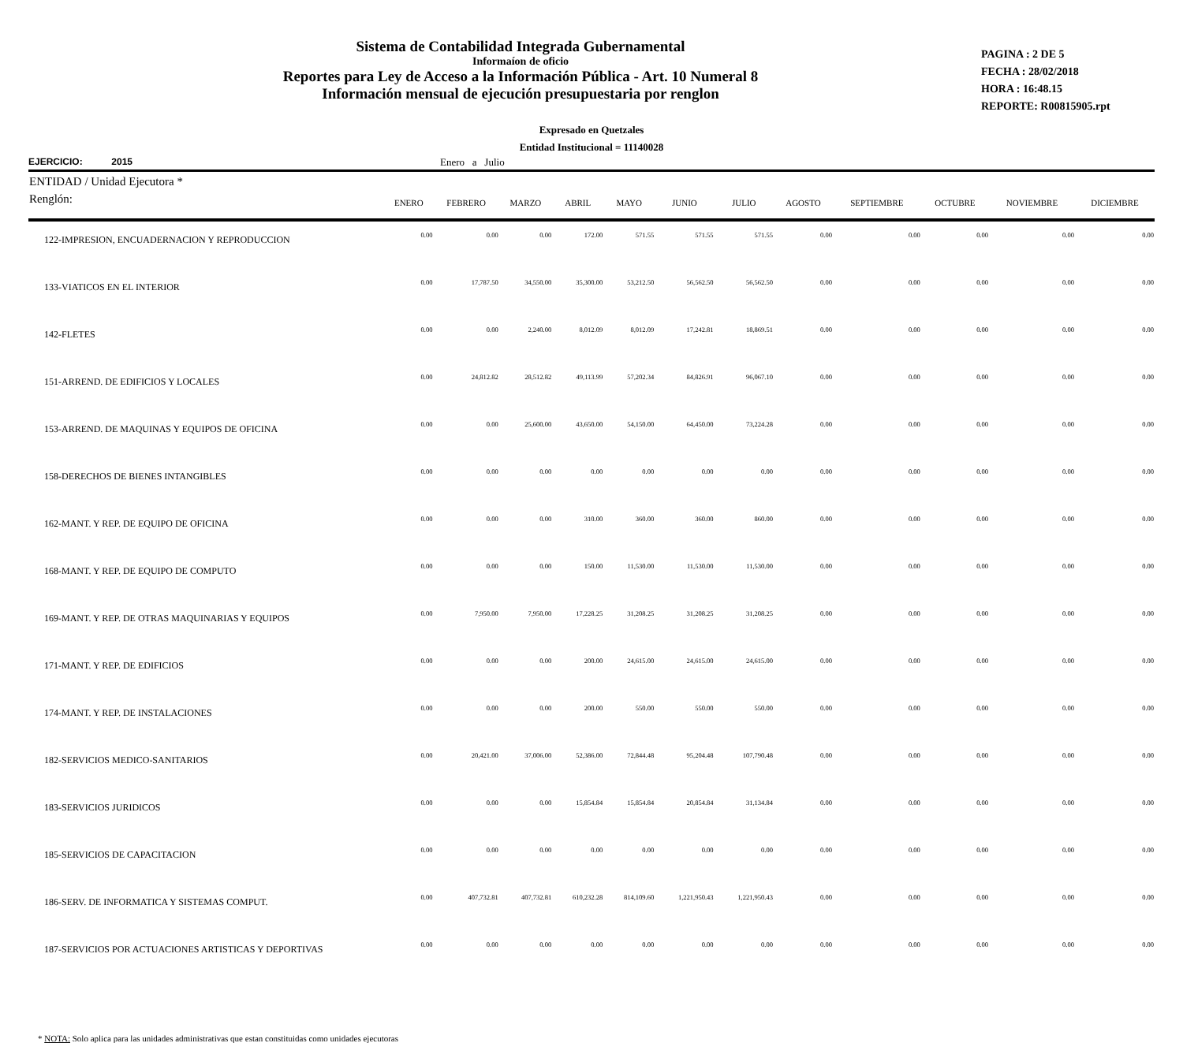Sistema de Contabilidad Integrada Gubernamental
Informaíon de oficio
Reportes para Ley de Acceso a la Información Pública - Art. 10 Numeral 8
Información mensual de ejecución presupuestaria por renglon
PAGINA : 2 DE 5
FECHA : 28/02/2018
HORA : 16:48.15
REPORTE: R00815905.rpt
Expresado en Quetzales
Entidad Institucional = 11140028
EJERCICIO: 2015 Enero a Julio
| ENTIDAD / Unidad Ejecutora * Renglón: | ENERO | FEBRERO | MARZO | ABRIL | MAYO | JUNIO | JULIO | AGOSTO | SEPTIEMBRE | OCTUBRE | NOVIEMBRE | DICIEMBRE |
| --- | --- | --- | --- | --- | --- | --- | --- | --- | --- | --- | --- | --- |
| 122-IMPRESION, ENCUADERNACION Y REPRODUCCION | 0.00 | 0.00 | 0.00 | 172.00 | 571.55 | 571.55 | 571.55 | 0.00 | 0.00 | 0.00 | 0.00 | 0.00 |
| 133-VIATICOS EN EL INTERIOR | 0.00 | 17,787.50 | 34,550.00 | 35,300.00 | 53,212.50 | 56,562.50 | 56,562.50 | 0.00 | 0.00 | 0.00 | 0.00 | 0.00 |
| 142-FLETES | 0.00 | 0.00 | 2,240.00 | 8,012.09 | 8,012.09 | 17,242.81 | 18,869.51 | 0.00 | 0.00 | 0.00 | 0.00 | 0.00 |
| 151-ARREND. DE EDIFICIOS Y LOCALES | 0.00 | 24,812.82 | 28,512.82 | 49,113.99 | 57,202.34 | 84,826.91 | 96,067.10 | 0.00 | 0.00 | 0.00 | 0.00 | 0.00 |
| 153-ARREND. DE MAQUINAS Y EQUIPOS DE OFICINA | 0.00 | 0.00 | 25,600.00 | 43,650.00 | 54,150.00 | 64,450.00 | 73,224.28 | 0.00 | 0.00 | 0.00 | 0.00 | 0.00 |
| 158-DERECHOS DE BIENES INTANGIBLES | 0.00 | 0.00 | 0.00 | 0.00 | 0.00 | 0.00 | 0.00 | 0.00 | 0.00 | 0.00 | 0.00 | 0.00 |
| 162-MANT. Y REP. DE EQUIPO DE OFICINA | 0.00 | 0.00 | 0.00 | 310.00 | 360.00 | 360.00 | 860.00 | 0.00 | 0.00 | 0.00 | 0.00 | 0.00 |
| 168-MANT. Y REP. DE EQUIPO DE COMPUTO | 0.00 | 0.00 | 0.00 | 150.00 | 11,530.00 | 11,530.00 | 11,530.00 | 0.00 | 0.00 | 0.00 | 0.00 | 0.00 |
| 169-MANT. Y REP. DE OTRAS MAQUINARIAS Y EQUIPOS | 0.00 | 7,950.00 | 7,950.00 | 17,228.25 | 31,208.25 | 31,208.25 | 31,208.25 | 0.00 | 0.00 | 0.00 | 0.00 | 0.00 |
| 171-MANT. Y REP. DE EDIFICIOS | 0.00 | 0.00 | 0.00 | 200.00 | 24,615.00 | 24,615.00 | 24,615.00 | 0.00 | 0.00 | 0.00 | 0.00 | 0.00 |
| 174-MANT. Y REP. DE INSTALACIONES | 0.00 | 0.00 | 0.00 | 200.00 | 550.00 | 550.00 | 550.00 | 0.00 | 0.00 | 0.00 | 0.00 | 0.00 |
| 182-SERVICIOS MEDICO-SANITARIOS | 0.00 | 20,421.00 | 37,006.00 | 52,386.00 | 72,844.48 | 95,204.48 | 107,790.48 | 0.00 | 0.00 | 0.00 | 0.00 | 0.00 |
| 183-SERVICIOS JURIDICOS | 0.00 | 0.00 | 0.00 | 15,854.84 | 15,854.84 | 20,854.84 | 31,134.84 | 0.00 | 0.00 | 0.00 | 0.00 | 0.00 |
| 185-SERVICIOS DE CAPACITACION | 0.00 | 0.00 | 0.00 | 0.00 | 0.00 | 0.00 | 0.00 | 0.00 | 0.00 | 0.00 | 0.00 | 0.00 |
| 186-SERV. DE INFORMATICA Y SISTEMAS COMPUT. | 0.00 | 407,732.81 | 407,732.81 | 610,232.28 | 814,109.60 | 1,221,950.43 | 1,221,950.43 | 0.00 | 0.00 | 0.00 | 0.00 | 0.00 |
| 187-SERVICIOS POR ACTUACIONES ARTISTICAS Y DEPORTIVAS | 0.00 | 0.00 | 0.00 | 0.00 | 0.00 | 0.00 | 0.00 | 0.00 | 0.00 | 0.00 | 0.00 | 0.00 |
* NOTA: Solo aplica para las unidades administrativas que estan constituidas como unidades ejecutoras